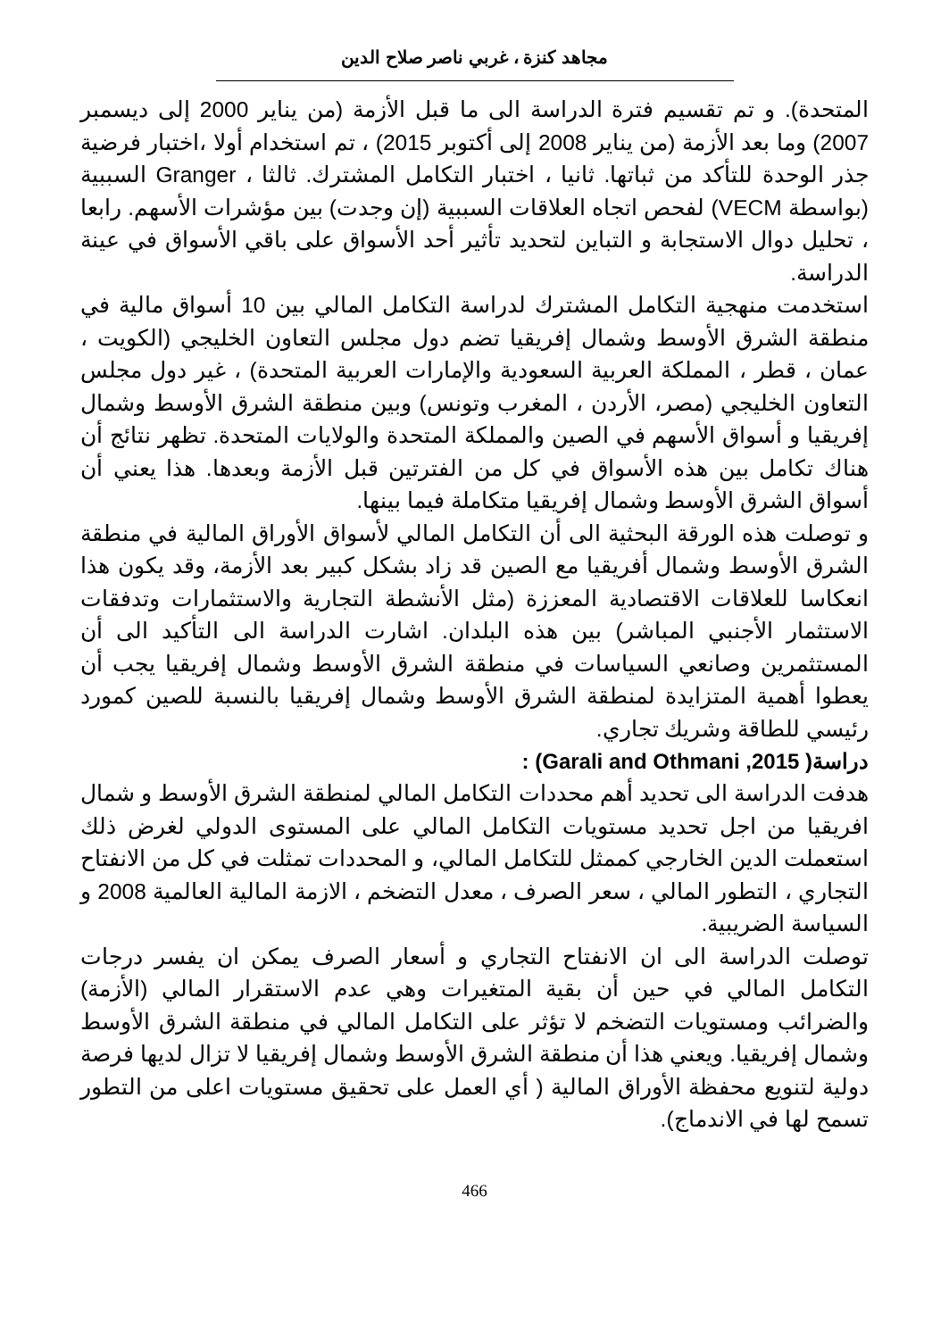مجاهد كنزة ، غربي ناصر صلاح الدين
المتحدة). و تم تقسيم فترة الدراسة الى ما قبل الأزمة (من يناير 2000 إلى ديسمبر 2007) وما بعد الأزمة (من يناير 2008 إلى أكتوبر 2015) ، تم استخدام أولا ،اختبار فرضية جذر الوحدة للتأكد من ثباتها. ثانيا ، اختبار التكامل المشترك. ثالثا ، Granger السببية (بواسطة VECM) لفحص اتجاه العلاقات السببية (إن وجدت) بين مؤشرات الأسهم. رابعا ، تحليل دوال الاستجابة و التباين لتحديد تأثير أحد الأسواق على باقي الأسواق في عينة الدراسة.
استخدمت منهجية التكامل المشترك لدراسة التكامل المالي بين 10 أسواق مالية في منطقة الشرق الأوسط وشمال إفريقيا تضم دول مجلس التعاون الخليجي (الكويت ، عمان ، قطر ، المملكة العربية السعودية والإمارات العربية المتحدة) ، غير دول مجلس التعاون الخليجي (مصر، الأردن ، المغرب وتونس) وبين منطقة الشرق الأوسط وشمال إفريقيا و أسواق الأسهم في الصين والمملكة المتحدة والولايات المتحدة. تظهر نتائج أن هناك تكامل بين هذه الأسواق في كل من الفترتين قبل الأزمة وبعدها. هذا يعني أن أسواق الشرق الأوسط وشمال إفريقيا متكاملة فيما بينها.
و توصلت هذه الورقة البحثية الى أن التكامل المالي لأسواق الأوراق المالية في منطقة الشرق الأوسط وشمال أفريقيا مع الصين قد زاد بشكل كبير بعد الأزمة، وقد يكون هذا انعكاسا للعلاقات الاقتصادية المعززة (مثل الأنشطة التجارية والاستثمارات وتدفقات الاستثمار الأجنبي المباشر) بين هذه البلدان. اشارت الدراسة الى التأكيد الى أن المستثمرين وصانعي السياسات في منطقة الشرق الأوسط وشمال إفريقيا يجب أن يعطوا أهمية المتزايدة لمنطقة الشرق الأوسط وشمال إفريقيا بالنسبة للصين كمورد رئيسي للطاقة وشريك تجاري.
دراسة( Garali and Othmani ,2015) :
هدفت الدراسة الى تحديد أهم محددات التكامل المالي لمنطقة الشرق الأوسط و شمال افريقيا من اجل تحديد مستويات التكامل المالي على المستوى الدولي لغرض ذلك استعملت الدين الخارجي كممثل للتكامل المالي، و المحددات تمثلت في كل من الانفتاح التجاري ، التطور المالي ، سعر الصرف ، معدل التضخم ، الازمة المالية العالمية 2008 و السياسة الضريبية.
توصلت الدراسة الى ان الانفتاح التجاري و أسعار الصرف يمكن ان يفسر درجات التكامل المالي في حين أن بقية المتغيرات وهي عدم الاستقرار المالي (الأزمة) والضرائب ومستويات التضخم لا تؤثر على التكامل المالي في منطقة الشرق الأوسط وشمال إفريقيا. ويعني هذا أن منطقة الشرق الأوسط وشمال إفريقيا لا تزال لديها فرصة دولية لتنويع محفظة الأوراق المالية ( أي العمل على تحقيق مستويات اعلى من التطور تسمح لها في الاندماج).
466